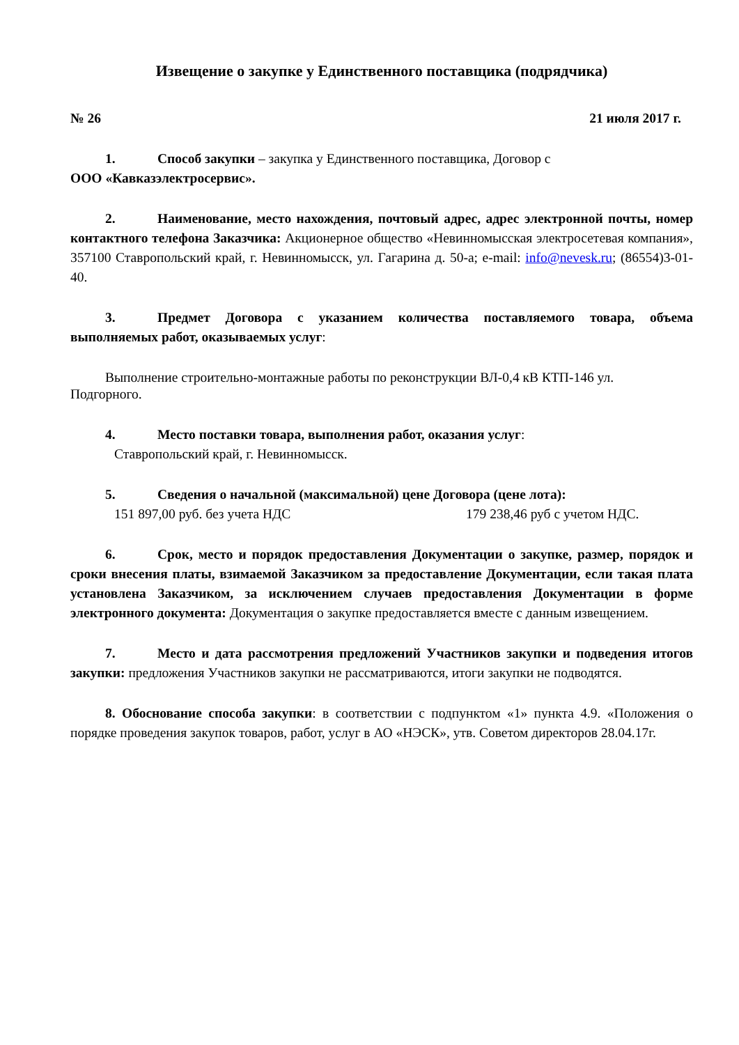Извещение о закупке у Единственного поставщика (подрядчика)
№ 26 21 июля 2017 г.
1. Способ закупки – закупка у Единственного поставщика, Договор с
ООО «Кавказэлектросервис».
2. Наименование, место нахождения, почтовый адрес, адрес электронной почты, номер контактного телефона Заказчика: Акционерное общество «Невинномысская электросетевая компания», 357100 Ставропольский край, г. Невинномысск, ул. Гагарина д. 50-а; e-mail: info@nevesk.ru; (86554)3-01-40.
3. Предмет Договора с указанием количества поставляемого товара, объема выполняемых работ, оказываемых услуг:
Выполнение строительно-монтажные работы по реконструкции ВЛ-0,4 кВ КТП-146 ул.
Подгорного.
4. Место поставки товара, выполнения работ, оказания услуг:
Ставропольский край, г. Невинномысск.
5. Сведения о начальной (максимальной) цене Договора (цене лота):
151 897,00 руб. без учета НДС 179 238,46 руб с учетом НДС.
6. Срок, место и порядок предоставления Документации о закупке, размер, порядок и сроки внесения платы, взимаемой Заказчиком за предоставление Документации, если такая плата установлена Заказчиком, за исключением случаев предоставления Документации в форме электронного документа: Документация о закупке предоставляется вместе с данным извещением.
7. Место и дата рассмотрения предложений Участников закупки и подведения итогов закупки: предложения Участников закупки не рассматриваются, итоги закупки не подводятся.
8. Обоснование способа закупки: в соответствии с подпунктом «1» пункта 4.9. «Положения о порядке проведения закупок товаров, работ, услуг в АО «НЭСК», утв. Советом директоров 28.04.17г.